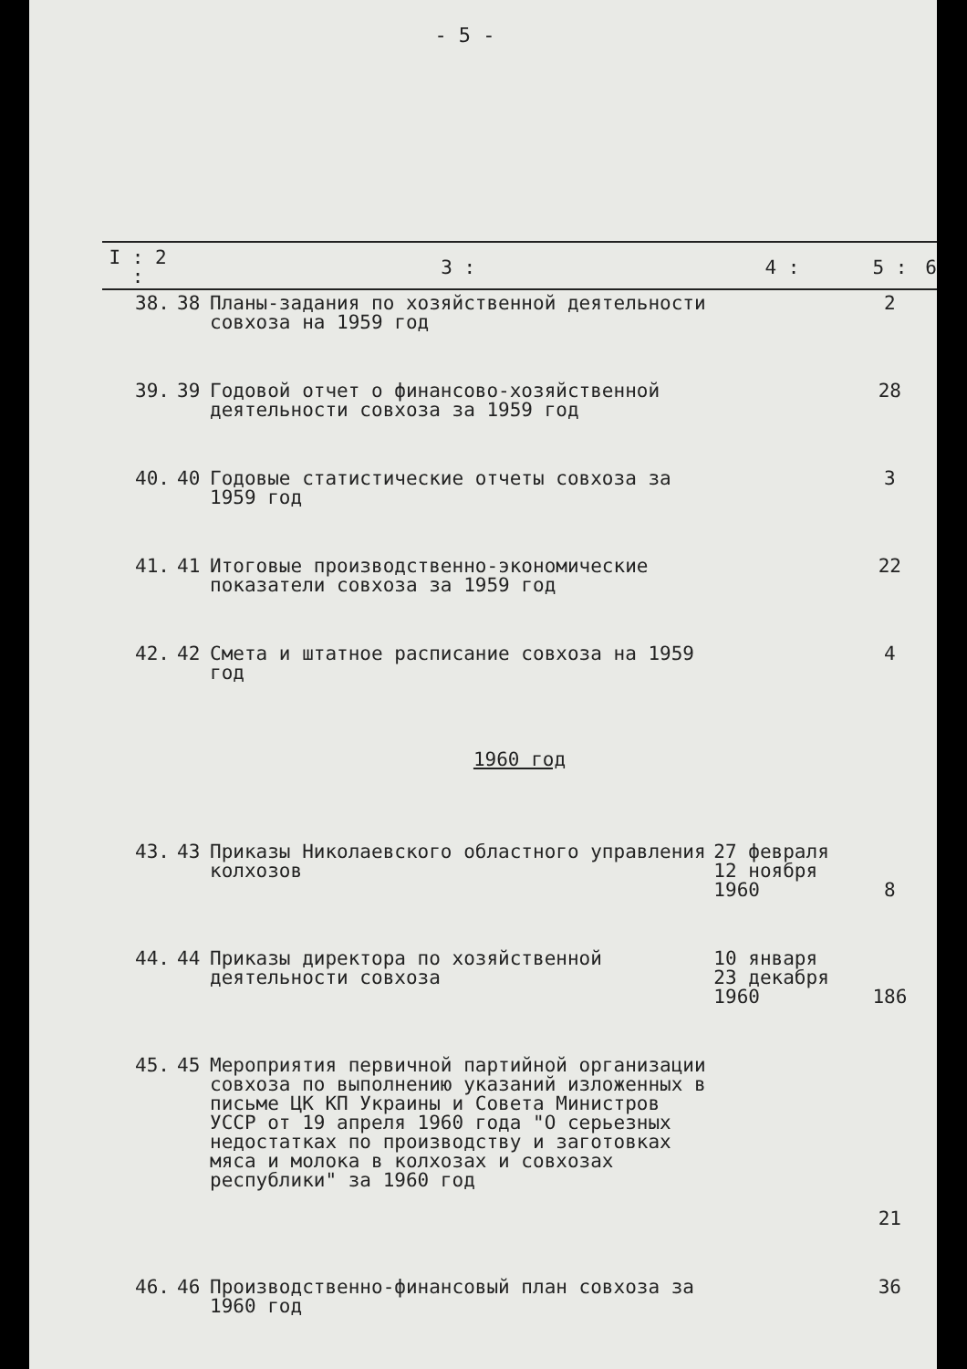- 5 -
| I : 2 : | | 3 : | 4 : | 5 : | 6 |
| --- | --- | --- | --- | --- | --- |
| 38. | 38 | Планы-задания по хозяйственной деятельности совхоза на 1959 год | | 2 | |
| 39. | 39 | Годовой отчет о финансово-хозяйственной деятельности совхоза за 1959 год | | 28 | |
| 40. | 40 | Годовые статистические отчеты совхоза за 1959 год | | 3 | |
| 41. | 41 | Итоговые производственно-экономические показатели совхоза за 1959 год | | 22 | |
| 42. | 42 | Смета и штатное расписание совхоза на 1959 год | | 4 | |
| 1960 год | | | | | |
| 43. | 43 | Приказы Николаевского областного управления колхозов | 27 февраля 12 ноября 1960 | 8 | |
| 44. | 44 | Приказы директора по хозяйственной деятельности совхоза | 10 января 23 декабря 1960 | 186 | |
| 45. | 45 | Мероприятия первичной партийной организации совхоза по выполнению указаний изложенных в письме ЦК КП Украины и Совета Министров УССР от 19 апреля 1960 года "О серьезных недостатках по производству и заготовках мяса и молока в колхозах и совхозах республики" за 1960 год | | 21 | |
| 46. | 46 | Производственно-финансовый план совхоза за 1960 год | | 36 | |